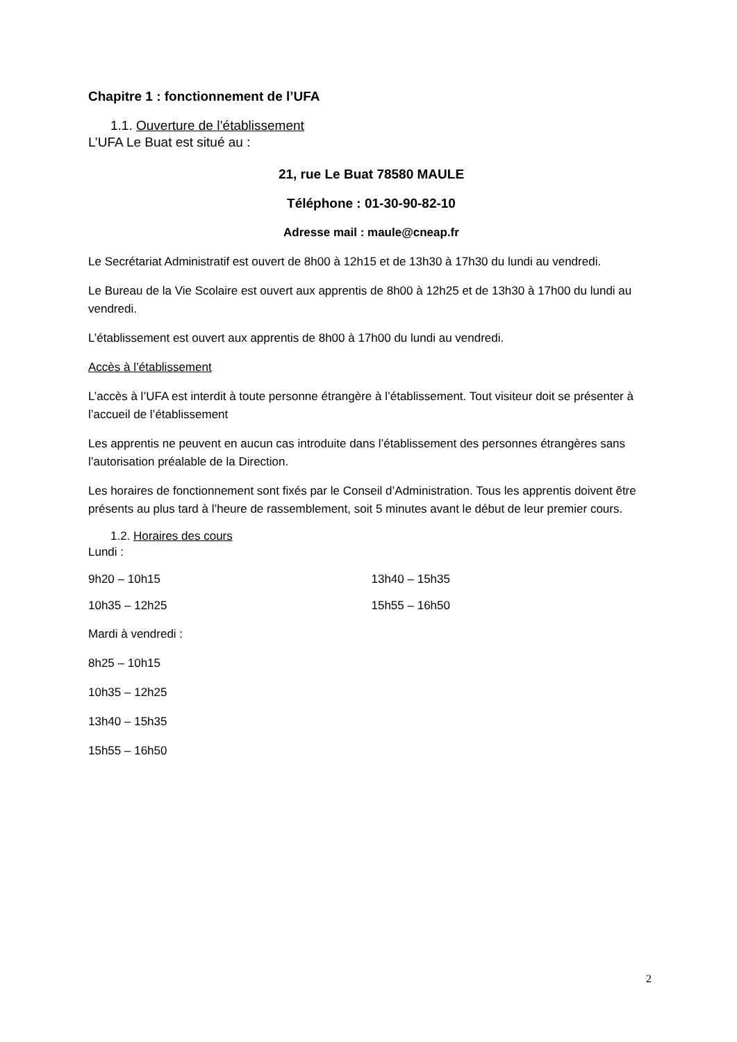Chapitre 1 : fonctionnement de l’UFA
1.1. Ouverture de l’établissement
L’UFA Le Buat est situé au :
21, rue Le Buat 78580 MAULE
Téléphone : 01-30-90-82-10
Adresse mail : maule@cneap.fr
Le Secrétariat Administratif est ouvert de 8h00 à 12h15 et de 13h30 à 17h30 du lundi au vendredi.
Le Bureau de la Vie Scolaire est ouvert aux apprentis de 8h00 à 12h25 et de 13h30 à 17h00 du lundi au vendredi.
L’établissement est ouvert aux apprentis de 8h00 à 17h00 du lundi au vendredi.
Accès à l’établissement
L’accès à l’UFA est interdit à toute personne étrangère à l’établissement. Tout visiteur doit se présenter à l’accueil de l’établissement
Les apprentis ne peuvent en aucun cas introduite dans l’établissement des personnes étrangères sans l’autorisation préalable de la Direction.
Les horaires de fonctionnement sont fixés par le Conseil d’Administration. Tous les apprentis doivent être présents au plus tard à l’heure de rassemblement, soit 5 minutes avant le début de leur premier cours.
1.2. Horaires des cours
Lundi :
9h20 – 10h15 13h40 – 15h35
10h35 – 12h25 15h55 – 16h50
Mardi à vendredi :
8h25 – 10h15
10h35 – 12h25
13h40 – 15h35
15h55 – 16h50
2